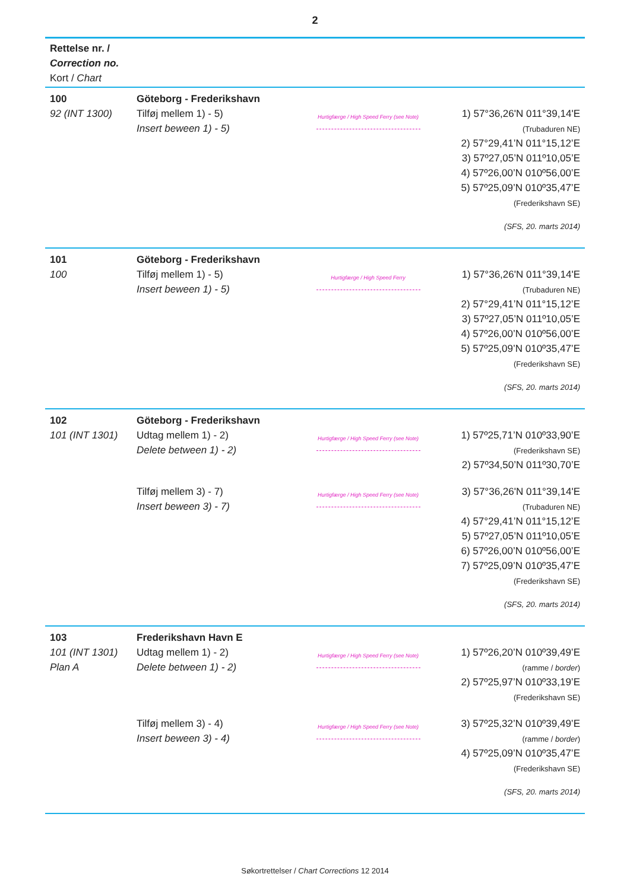2
Rettelse nr. /
Correction no.
Kort / Chart
100
92 (INT 1300)
Göteborg - Frederikshavn
Tilføj mellem 1) - 5)
Insert beween 1) - 5)
Hurtigfærge / High Speed Ferry (see Note)
1) 57°36,26'N 011°39,14'E
(Trubaduren NE)
2) 57°29,41’N 011°15,12’E
3) 57º27,05’N 011º10,05’E
4) 57º26,00’N 010º56,00’E
5) 57º25,09’N 010º35,47’E
(Frederikshavn SE)
(SFS, 20. marts 2014)
101
100
Göteborg - Frederikshavn
Tilføj mellem 1) - 5)
Insert beween 1) - 5)
Hurtigfærge / High Speed Ferry
1) 57°36,26'N 011°39,14'E
(Trubaduren NE)
2) 57°29,41’N 011°15,12’E
3) 57º27,05’N 011º10,05’E
4) 57º26,00’N 010º56,00’E
5) 57º25,09’N 010º35,47’E
(Frederikshavn SE)
(SFS, 20. marts 2014)
102
101 (INT 1301)
Göteborg - Frederikshavn
Udtag mellem 1) - 2)
Delete between 1) - 2)
Hurtigfærge / High Speed Ferry (see Note)
1) 57º25,71’N 010º33,90’E
(Frederikshavn SE)
2) 57º34,50’N 011º30,70’E
Tilføj mellem 3) - 7)
Insert beween 3) - 7)
Hurtigfærge / High Speed Ferry (see Note)
3) 57°36,26'N 011°39,14'E
(Trubaduren NE)
4) 57°29,41’N 011°15,12’E
5) 57º27,05’N 011º10,05’E
6) 57º26,00’N 010º56,00’E
7) 57º25,09’N 010º35,47’E
(Frederikshavn SE)
(SFS, 20. marts 2014)
103
101 (INT 1301)
Plan A
Frederikshavn Havn E
Udtag mellem 1) - 2)
Delete between 1) - 2)
Hurtigfærge / High Speed Ferry (see Note)
1) 57º26,20’N 010º39,49’E
(ramme / border)
2) 57º25,97’N 010º33,19’E
(Frederikshavn SE)
Tilføj mellem 3) - 4)
Insert beween 3) - 4)
Hurtigfærge / High Speed Ferry (see Note)
3) 57º25,32’N 010º39,49’E
(ramme / border)
4) 57º25,09’N 010º35,47’E
(Frederikshavn SE)
(SFS, 20. marts 2014)
Søkortrettelser / Chart Corrections 12 2014